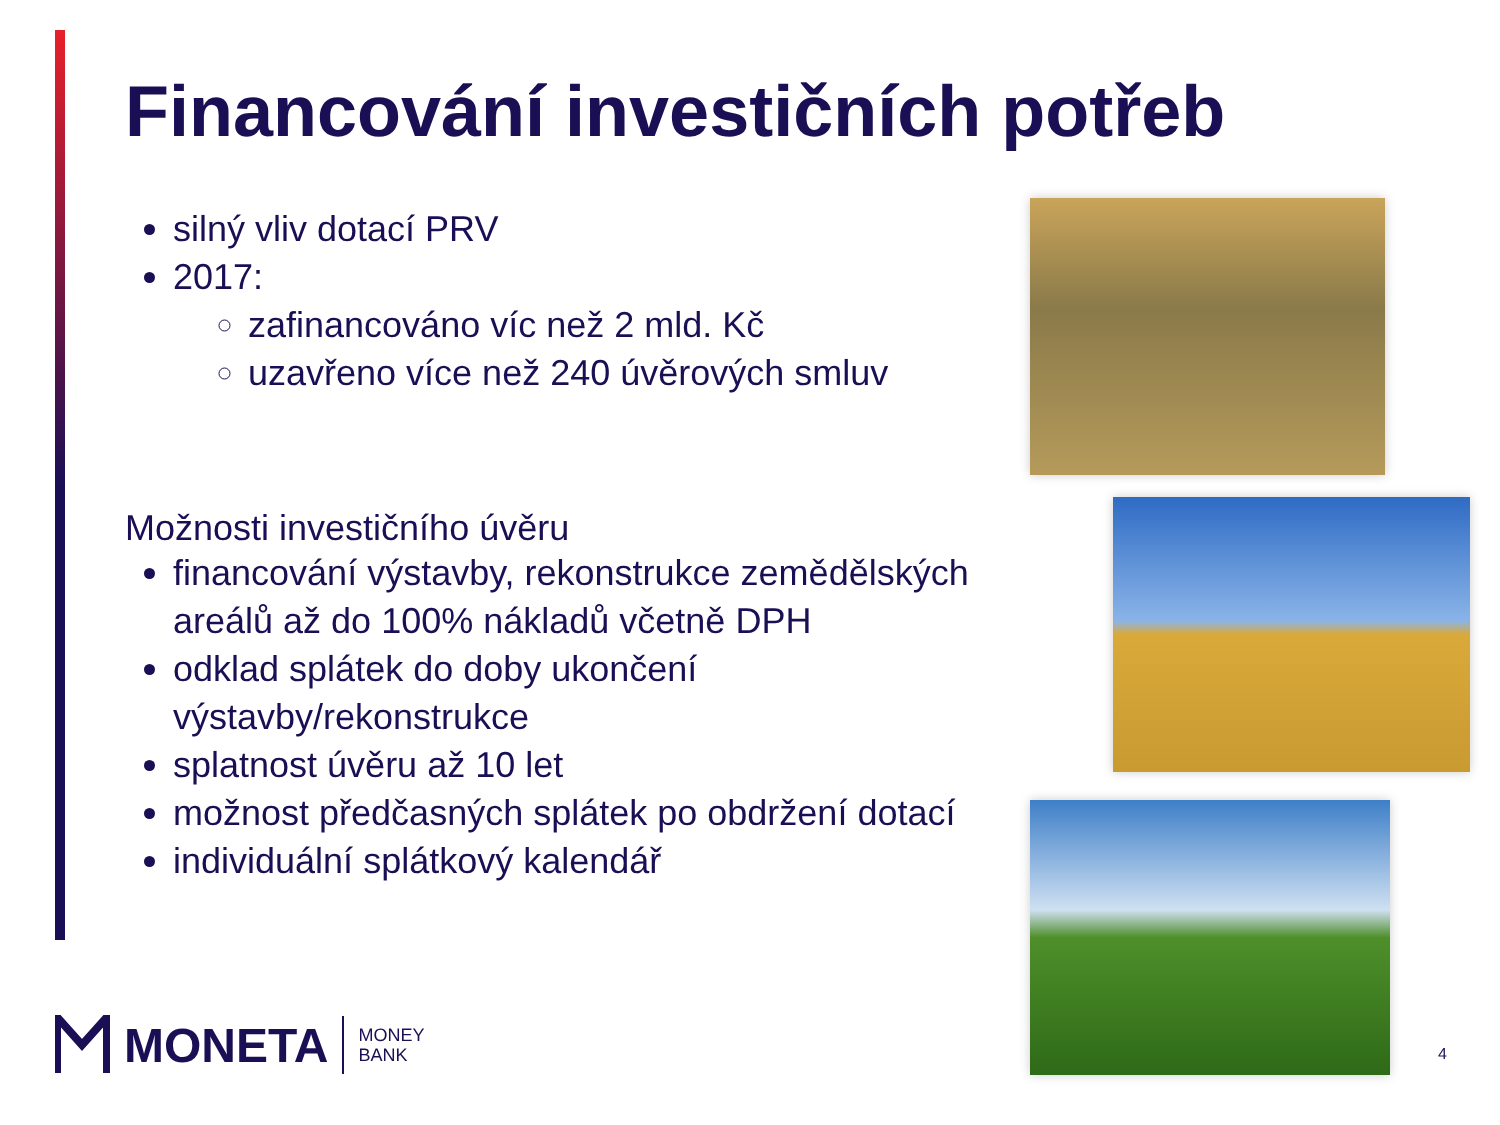Financování investičních potřeb
silný vliv dotací PRV
2017:
zafinancováno víc než 2 mld. Kč
uzavřeno více než 240 úvěrových smluv
Možnosti investičního úvěru
financování výstavby, rekonstrukce zemědělských areálů až do 100% nákladů včetně DPH
odklad splátek do doby ukončení výstavby/rekonstrukce
splatnost úvěru až 10 let
možnost předčasných splátek po obdržení dotací
individuální splátkový kalendář
MONETA MONEY
BANK
4